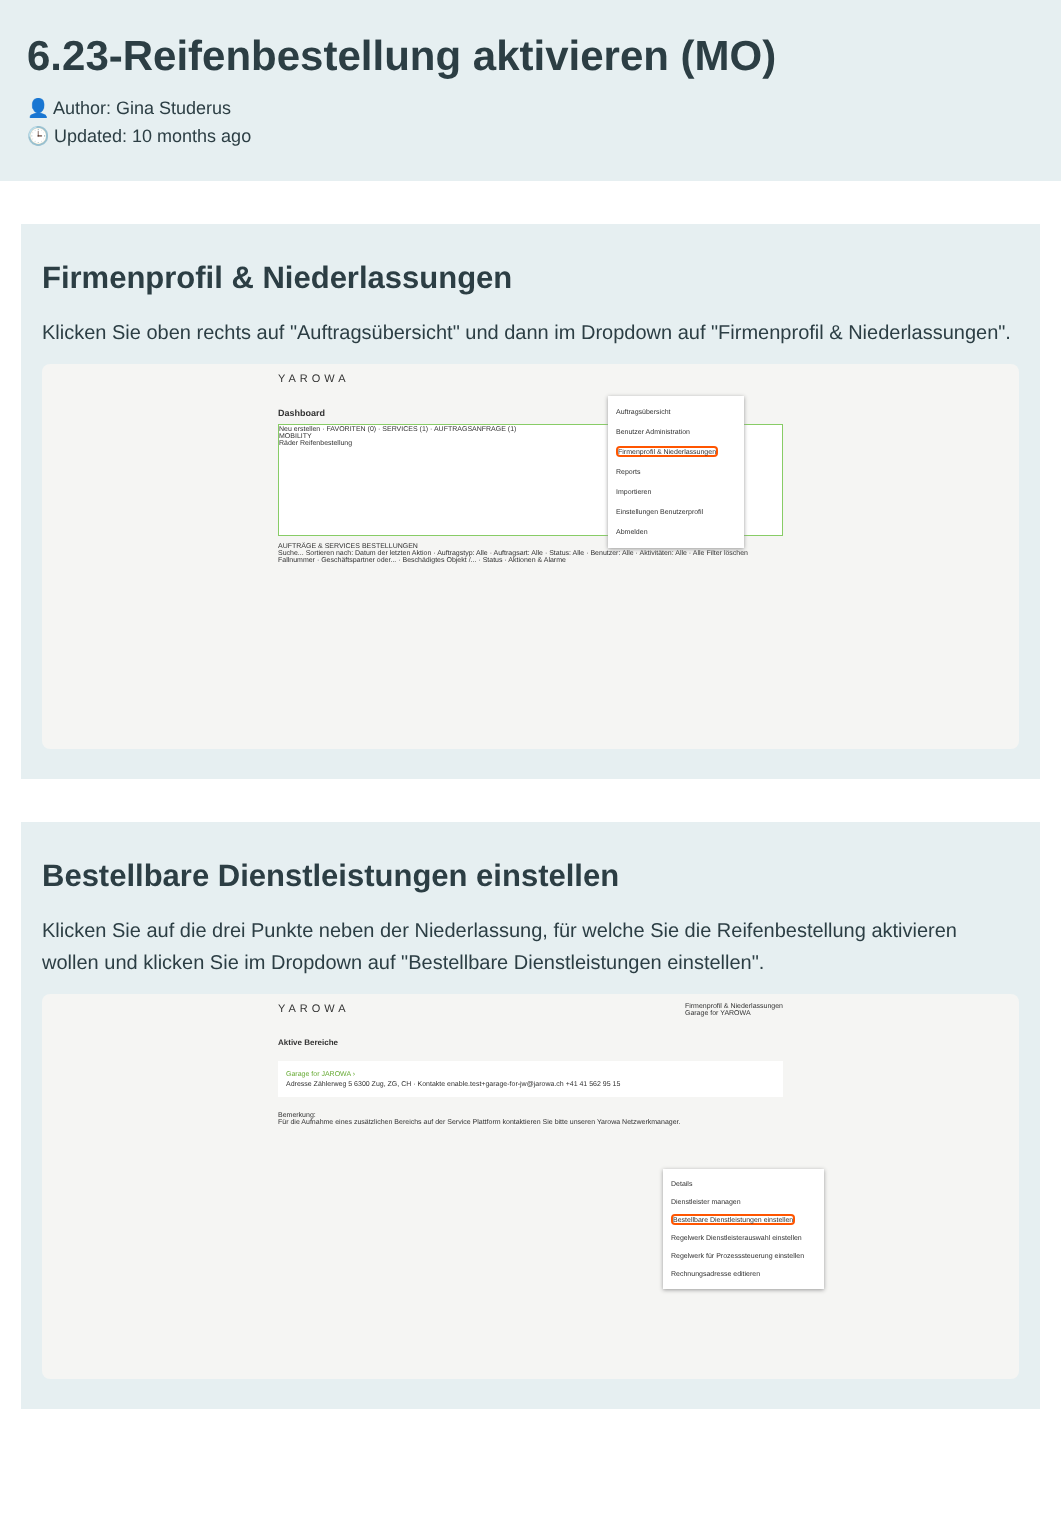6.23-Reifenbestellung aktivieren (MO)
👤 Author: Gina Studerus
🕒 Updated: 10 months ago
Firmenprofil & Niederlassungen
Klicken Sie oben rechts auf "Auftragsübersicht" und dann im Dropdown auf "Firmenprofil & Niederlassungen".
YAROWA
Dashboard
Neu erstellen · FAVORITEN (0) · SERVICES (1) · AUFTRAGSANFRAGE (1)
MOBILITY
Räder Reifenbestellung
AUFTRÄGE & SERVICES BESTELLUNGEN
Suche... Sortieren nach: Datum der letzten Aktion · Auftragstyp: Alle · Auftragsart: Alle · Status: Alle · Benutzer: Alle · Aktivitäten: Alle · Alle Filter löschen
Fallnummer · Geschäftspartner oder... · Beschädigtes Objekt /... · Status · Aktionen & Alarme
Auftragsübersicht
Benutzer Administration
Firmenprofil & Niederlassungen
Reports
Importieren
Einstellungen Benutzerprofil
Abmelden
Bestellbare Dienstleistungen einstellen
Klicken Sie auf die drei Punkte neben der Niederlassung, für welche Sie die Reifenbestellung aktivieren wollen und klicken Sie im Dropdown auf "Bestellbare Dienstleistungen einstellen".
YAROWA Firmenprofil & Niederlassungen
Garage for YAROWA
Aktive Bereiche
Garage for JAROWA ›
Adresse Zählerweg 5 6300 Zug, ZG, CH · Kontakte enable.test+garage-for-jw@jarowa.ch +41 41 562 95 15
Bemerkung:
Für die Aufnahme eines zusätzlichen Bereichs auf der Service Plattform kontaktieren Sie bitte unseren Yarowa Netzwerkmanager.
Details
Dienstleister managen
Bestellbare Dienstleistungen einstellen
Regelwerk Dienstleisterauswahl einstellen
Regelwerk für Prozesssteuerung einstellen
Rechnungsadresse editieren